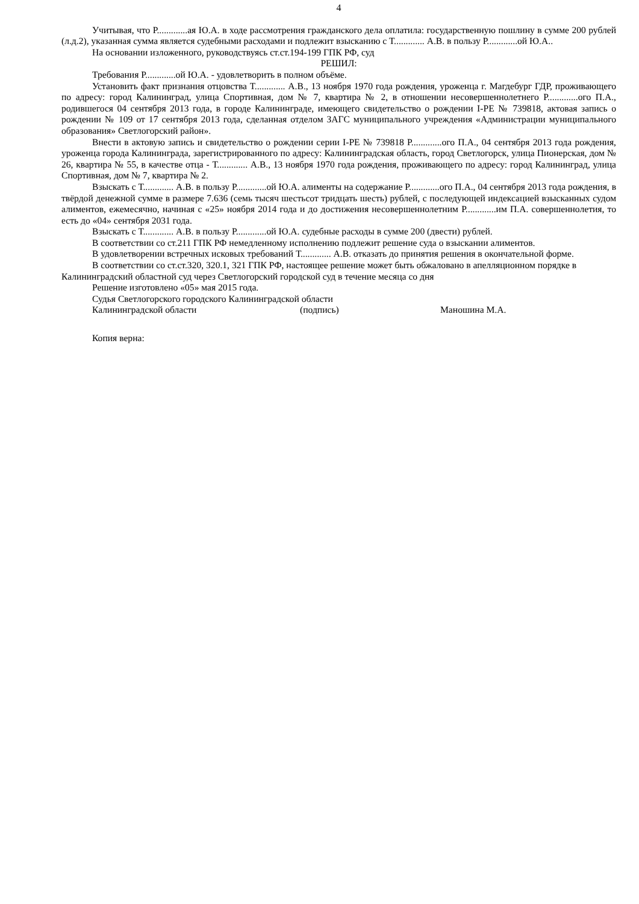4
Учитывая, что Р.............ая Ю.А. в ходе рассмотрения гражданского дела оплатила: государственную пошлину в сумме 200 рублей (л.д.2), указанная сумма является судебными расходами и подлежит взысканию с Т............. А.В. в пользу Р.............ой Ю.А..
На основании изложенного, руководствуясь ст.ст.194-199 ГПК РФ, суд
РЕШИЛ:
Требования Р.............ой Ю.А. - удовлетворить в полном объёме.
Установить факт признания отцовства Т............. А.В., 13 ноября 1970 года рождения, уроженца г. Магдебург ГДР, проживающего по адресу: город Калининград, улица Спортивная, дом № 7, квартира № 2, в отношении несовершеннолетнего Р.............ого П.А., родившегося 04 сентября 2013 года, в городе Калининграде, имеющего свидетельство о рождении I-РЕ № 739818, актовая запись о рождении № 109 от 17 сентября 2013 года, сделанная отделом ЗАГС муниципального учреждения «Администрации муниципального образования» Светлогорский район».
Внести в актовую запись и свидетельство о рождении серии I-РЕ № 739818 Р.............ого П.А., 04 сентября 2013 года рождения, уроженца города Калининграда, зарегистрированного по адресу: Калининградская область, город Светлогорск, улица Пионерская, дом № 26, квартира № 55, в качестве отца - Т............. А.В., 13 ноября 1970 года рождения, проживающего по адресу: город Калининград, улица Спортивная, дом № 7, квартира № 2.
Взыскать с Т............. А.В. в пользу Р.............ой Ю.А. алименты на содержание Р.............ого П.А., 04 сентября 2013 года рождения, в твёрдой денежной сумме в размере 7.636 (семь тысяч шестьсот тридцать шесть) рублей, с последующей индексацией взысканных судом алиментов, ежемесячно, начиная с «25» ноября 2014 года и до достижения несовершеннолетним Р.............им П.А. совершеннолетия, то есть до «04» сентября 2031 года.
Взыскать с Т............. А.В. в пользу Р.............ой Ю.А. судебные расходы в сумме 200 (двести) рублей.
В соответствии со ст.211 ГПК РФ немедленному исполнению подлежит решение суда о взыскании алиментов.
В удовлетворении встречных исковых требований Т............. А.В. отказать до принятия решения в окончательной форме.
В соответствии со ст.ст.320, 320.1, 321 ГПК РФ, настоящее решение может быть обжаловано в апелляционном порядке в Калининградский областной суд через Светлогорский городской суд в течение месяца со дня
Решение изготовлено «05» мая 2015 года.
Судья Светлогорского городского Калининградской области
Калининградской области (подпись) Маношина М.А.
Копия верна: